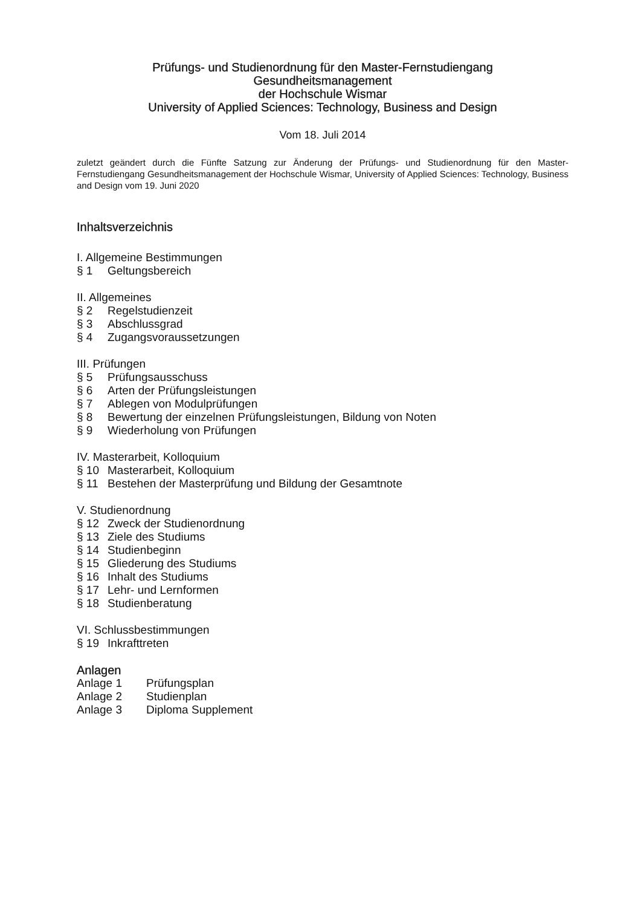Prüfungs- und Studienordnung für den Master-Fernstudiengang
Gesundheitsmanagement
der Hochschule Wismar
University of Applied Sciences: Technology, Business and Design
Vom 18. Juli 2014
zuletzt geändert durch die Fünfte Satzung zur Änderung der Prüfungs- und Studienordnung für den Master-Fernstudiengang Gesundheitsmanagement der Hochschule Wismar, University of Applied Sciences: Technology, Business and Design vom 19. Juni 2020
Inhaltsverzeichnis
I. Allgemeine Bestimmungen
§ 1 Geltungsbereich
II. Allgemeines
§ 2 Regelstudienzeit
§ 3 Abschlussgrad
§ 4 Zugangsvoraussetzungen
III. Prüfungen
§ 5 Prüfungsausschuss
§ 6 Arten der Prüfungsleistungen
§ 7 Ablegen von Modulprüfungen
§ 8 Bewertung der einzelnen Prüfungsleistungen, Bildung von Noten
§ 9 Wiederholung von Prüfungen
IV. Masterarbeit, Kolloquium
§ 10 Masterarbeit, Kolloquium
§ 11 Bestehen der Masterprüfung und Bildung der Gesamtnote
V. Studienordnung
§ 12 Zweck der Studienordnung
§ 13 Ziele des Studiums
§ 14 Studienbeginn
§ 15 Gliederung des Studiums
§ 16 Inhalt des Studiums
§ 17 Lehr- und Lernformen
§ 18 Studienberatung
VI. Schlussbestimmungen
§ 19 Inkrafttreten
Anlagen
Anlage 1 Prüfungsplan
Anlage 2 Studienplan
Anlage 3 Diploma Supplement